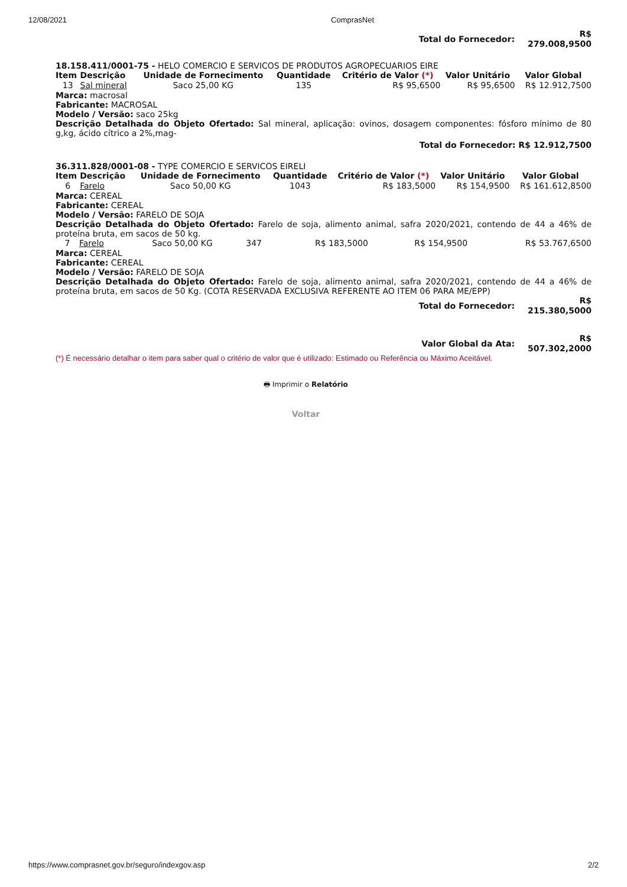12/08/2021 ComprasNet
| Total do Fornecedor: | R$ 279.008,9500 |
18.158.411/0001-75 - HELO COMERCIO E SERVICOS DE PRODUTOS AGROPECUARIOS EIRE
| Item | Descrição | Unidade de Fornecimento | Quantidade | Critério de Valor (*) | Valor Unitário | Valor Global |
| --- | --- | --- | --- | --- | --- | --- |
| 13 | Sal mineral | Saco 25,00 KG | 135 | R$ 95,6500 | R$ 95,6500 | R$ 12.912,7500 |
Marca: macrosal
Fabricante: MACROSAL
Modelo / Versão: saco 25kg
Descrição Detalhada do Objeto Ofertado: Sal mineral, aplicação: ovinos, dosagem componentes: fósforo mínimo de 80 g,kg, ácido cítrico a 2%,mag-
Total do Fornecedor: R$ 12.912,7500
36.311.828/0001-08 - TYPE COMERCIO E SERVICOS EIRELI
| Item | Descrição | Unidade de Fornecimento | Quantidade | Critério de Valor (*) | Valor Unitário | Valor Global |
| --- | --- | --- | --- | --- | --- | --- |
| 6 | Farelo | Saco 50,00 KG | 1043 | R$ 183,5000 | R$ 154,9500 | R$ 161.612,8500 |
Marca: CEREAL
Fabricante: CEREAL
Modelo / Versão: FARELO DE SOJA
Descrição Detalhada do Objeto Ofertado: Farelo de soja, alimento animal, safra 2020/2021, contendo de 44 a 46% de proteína bruta, em sacos de 50 kg.
| 7 | Farelo | Saco 50,00 KG | 347 | R$ 183,5000 | R$ 154,9500 | R$ 53.767,6500 |
Marca: CEREAL
Fabricante: CEREAL
Modelo / Versão: FARELO DE SOJA
Descrição Detalhada do Objeto Ofertado: Farelo de soja, alimento animal, safra 2020/2021, contendo de 44 a 46% de proteína bruta, em sacos de 50 Kg. (COTA RESERVADA EXCLUSIVA REFERENTE AO ITEM 06 PARA ME/EPP)
| Total do Fornecedor: | R$ 215.380,5000 |
| Valor Global da Ata: | R$ 507.302,2000 |
(*) É necessário detalhar o item para saber qual o critério de valor que é utilizado: Estimado ou Referência ou Máximo Aceitável.
🖶 Imprimir o Relatório
Voltar
https://www.comprasnet.gov.br/seguro/indexgov.asp 2/2